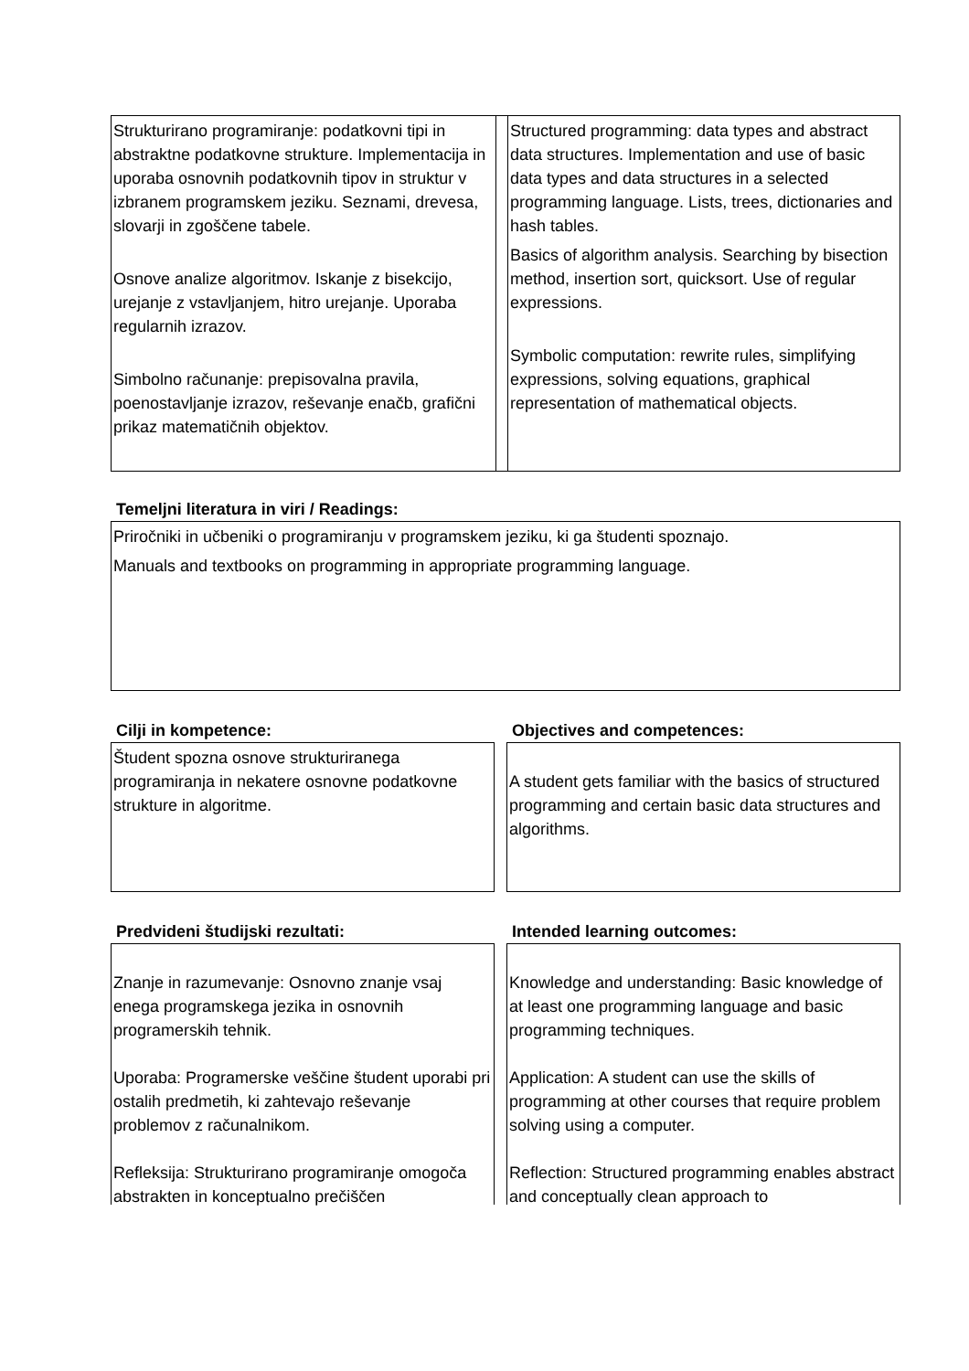| Strukturirano programiranje: podatkovni tipi in abstraktne podatkovne strukture. Implementacija in uporaba osnovnih podatkovnih tipov in struktur v izbranem programskem jeziku. Seznami, drevesa, slovarji in zgoščene tabele. Osnove analize algoritmov. Iskanje z bisekcijo, urejanje z vstavljanjem, hitro urejanje. Uporaba regularnih izrazov. Simbolno računanje: prepisovalna pravila, poenostavljanje izrazov, reševanje enačb, grafični prikaz matematičnih objektov. | | Structured programming: data types and abstract data structures. Implementation and use of basic data types and data structures in a selected programming language. Lists, trees, dictionaries and hash tables. Basics of algorithm analysis. Searching by bisection method, insertion sort, quicksort. Use of regular expressions. Symbolic computation: rewrite rules, simplifying expressions, solving equations, graphical representation of mathematical objects. |
Temeljni literatura in viri / Readings:
Priročniki in učbeniki o programiranju v programskem jeziku, ki ga študenti spoznajo.
Manuals and textbooks on programming in appropriate programming language.
Cilji in kompetence: Objectives and competences:
Študent spozna osnove strukturiranega programiranja in nekatere osnovne podatkovne strukture in algoritme.
A student gets familiar with the basics of structured programming and certain basic data structures and algorithms.
Predvideni študijski rezultati: Intended learning outcomes:
Znanje in razumevanje: Osnovno znanje vsaj enega programskega jezika in osnovnih programerskih tehnik.
Uporaba: Programerske veščine študent uporabi pri ostalih predmetih, ki zahtevajo reševanje problemov z računalnikom.
Refleksija: Strukturirano programiranje omogoča abstrakten in konceptualno prečiščen
Knowledge and understanding: Basic knowledge of at least one programming language and basic programming techniques.
Application: A student can use the skills of programming at other courses that require problem solving using a computer.
Reflection: Structured programming enables abstract and conceptually clean approach to